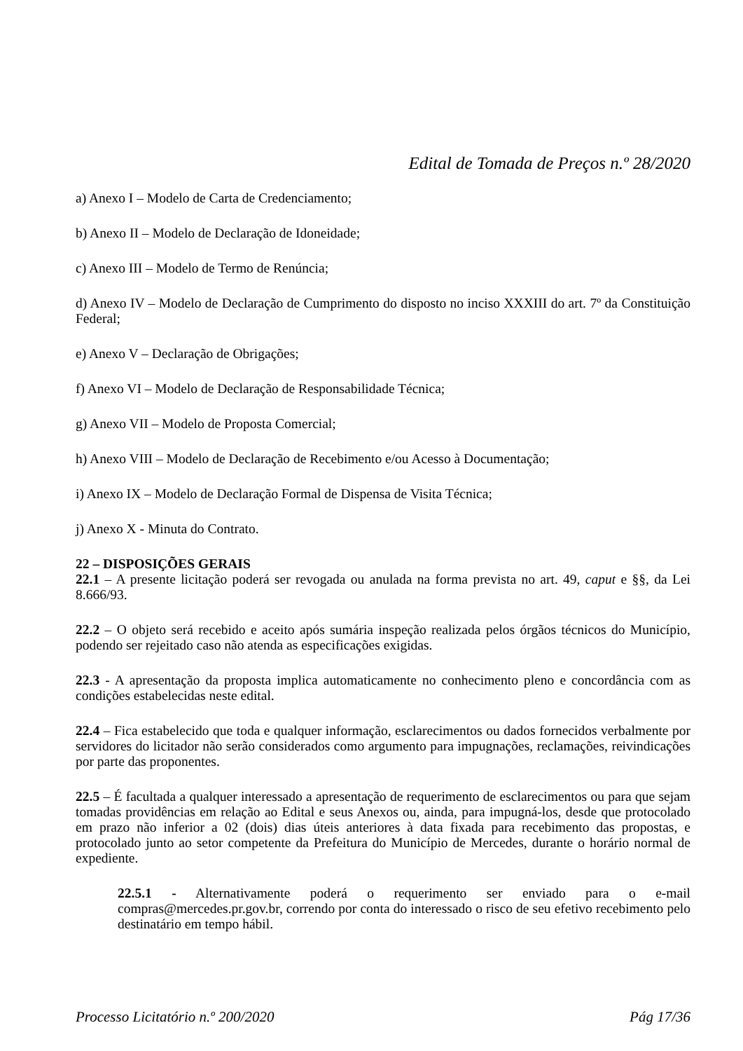Edital de Tomada de Preços n.º 28/2020
a) Anexo I – Modelo de Carta de Credenciamento;
b) Anexo II – Modelo de Declaração de Idoneidade;
c) Anexo III – Modelo de Termo de Renúncia;
d) Anexo IV – Modelo de Declaração de Cumprimento do disposto no inciso XXXIII do art. 7º da Constituição Federal;
e) Anexo V – Declaração de Obrigações;
f) Anexo VI – Modelo de Declaração de Responsabilidade Técnica;
g) Anexo VII – Modelo de Proposta Comercial;
h) Anexo VIII – Modelo de Declaração de Recebimento e/ou Acesso à Documentação;
i) Anexo IX – Modelo de Declaração Formal de Dispensa de Visita Técnica;
j) Anexo X - Minuta do Contrato.
22 – DISPOSIÇÕES GERAIS
22.1 – A presente licitação poderá ser revogada ou anulada na forma prevista no art. 49, caput e §§, da Lei 8.666/93.
22.2 – O objeto será recebido e aceito após sumária inspeção realizada pelos órgãos técnicos do Município, podendo ser rejeitado caso não atenda as especificações exigidas.
22.3 - A apresentação da proposta implica automaticamente no conhecimento pleno e concordância com as condições estabelecidas neste edital.
22.4 – Fica estabelecido que toda e qualquer informação, esclarecimentos ou dados fornecidos verbalmente por servidores do licitador não serão considerados como argumento para impugnações, reclamações, reivindicações por parte das proponentes.
22.5 – É facultada a qualquer interessado a apresentação de requerimento de esclarecimentos ou para que sejam tomadas providências em relação ao Edital e seus Anexos ou, ainda, para impugná-los, desde que protocolado em prazo não inferior a 02 (dois) dias úteis anteriores à data fixada para recebimento das propostas, e protocolado junto ao setor competente da Prefeitura do Município de Mercedes, durante o horário normal de expediente.
22.5.1 - Alternativamente poderá o requerimento ser enviado para o e-mail compras@mercedes.pr.gov.br, correndo por conta do interessado o risco de seu efetivo recebimento pelo destinatário em tempo hábil.
Processo Licitatório n.º 200/2020 Pág 17/36